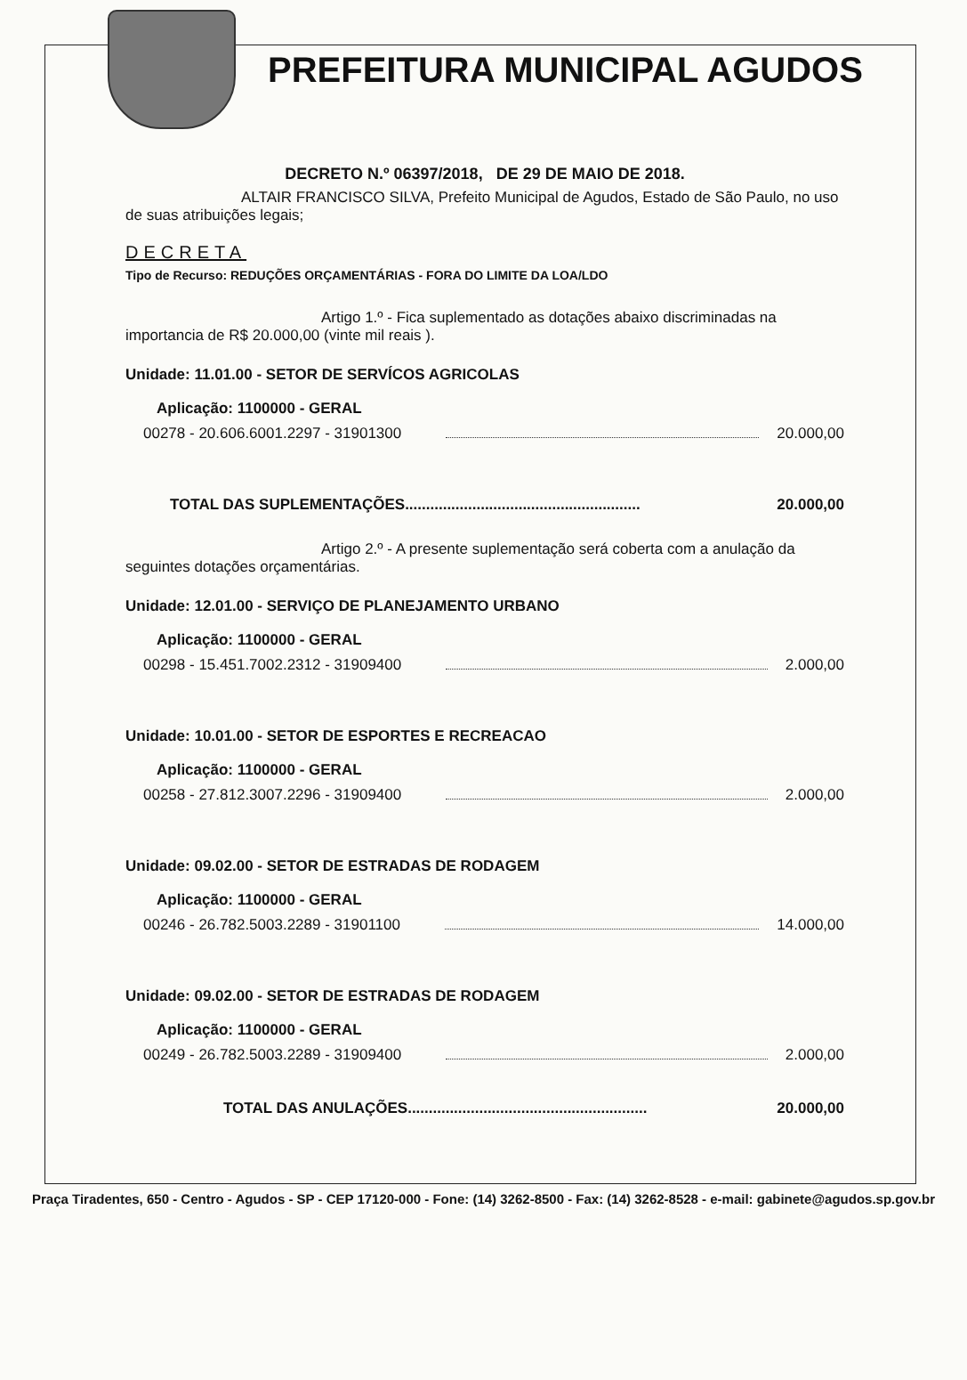PREFEITURA MUNICIPAL AGUDOS
DECRETO N.º 06397/2018, DE 29 DE MAIO DE 2018.
ALTAIR FRANCISCO SILVA, Prefeito Municipal de Agudos, Estado de São Paulo, no uso de suas atribuições legais;
DECRETA
Tipo de Recurso: REDUÇÕES ORÇAMENTÁRIAS - FORA DO LIMITE DA LOA/LDO
Artigo 1.º - Fica suplementado as dotações abaixo discriminadas na importancia de R$ 20.000,00 (vinte mil reais ).
Unidade: 11.01.00 - SETOR DE SERVÍCOS AGRICOLAS
Aplicação: 1100000 - GERAL
00278 - 20.606.6001.2297 - 31901300 20.000,00
TOTAL DAS SUPLEMENTAÇÕES........................................................ 20.000,00
Artigo 2.º - A presente suplementação será coberta com a anulação da seguintes dotações orçamentárias.
Unidade: 12.01.00 - SERVIÇO DE PLANEJAMENTO URBANO
Aplicação: 1100000 - GERAL
00298 - 15.451.7002.2312 - 31909400 2.000,00
Unidade: 10.01.00 - SETOR DE ESPORTES E RECREACAO
Aplicação: 1100000 - GERAL
00258 - 27.812.3007.2296 - 31909400 2.000,00
Unidade: 09.02.00 - SETOR DE ESTRADAS DE RODAGEM
Aplicação: 1100000 - GERAL
00246 - 26.782.5003.2289 - 31901100 14.000,00
Unidade: 09.02.00 - SETOR DE ESTRADAS DE RODAGEM
Aplicação: 1100000 - GERAL
00249 - 26.782.5003.2289 - 31909400 2.000,00
TOTAL DAS ANULAÇÕES......................................................... 20.000,00
Praça Tiradentes, 650 - Centro - Agudos - SP - CEP 17120-000 - Fone: (14) 3262-8500 - Fax: (14) 3262-8528 - e-mail: gabinete@agudos.sp.gov.br